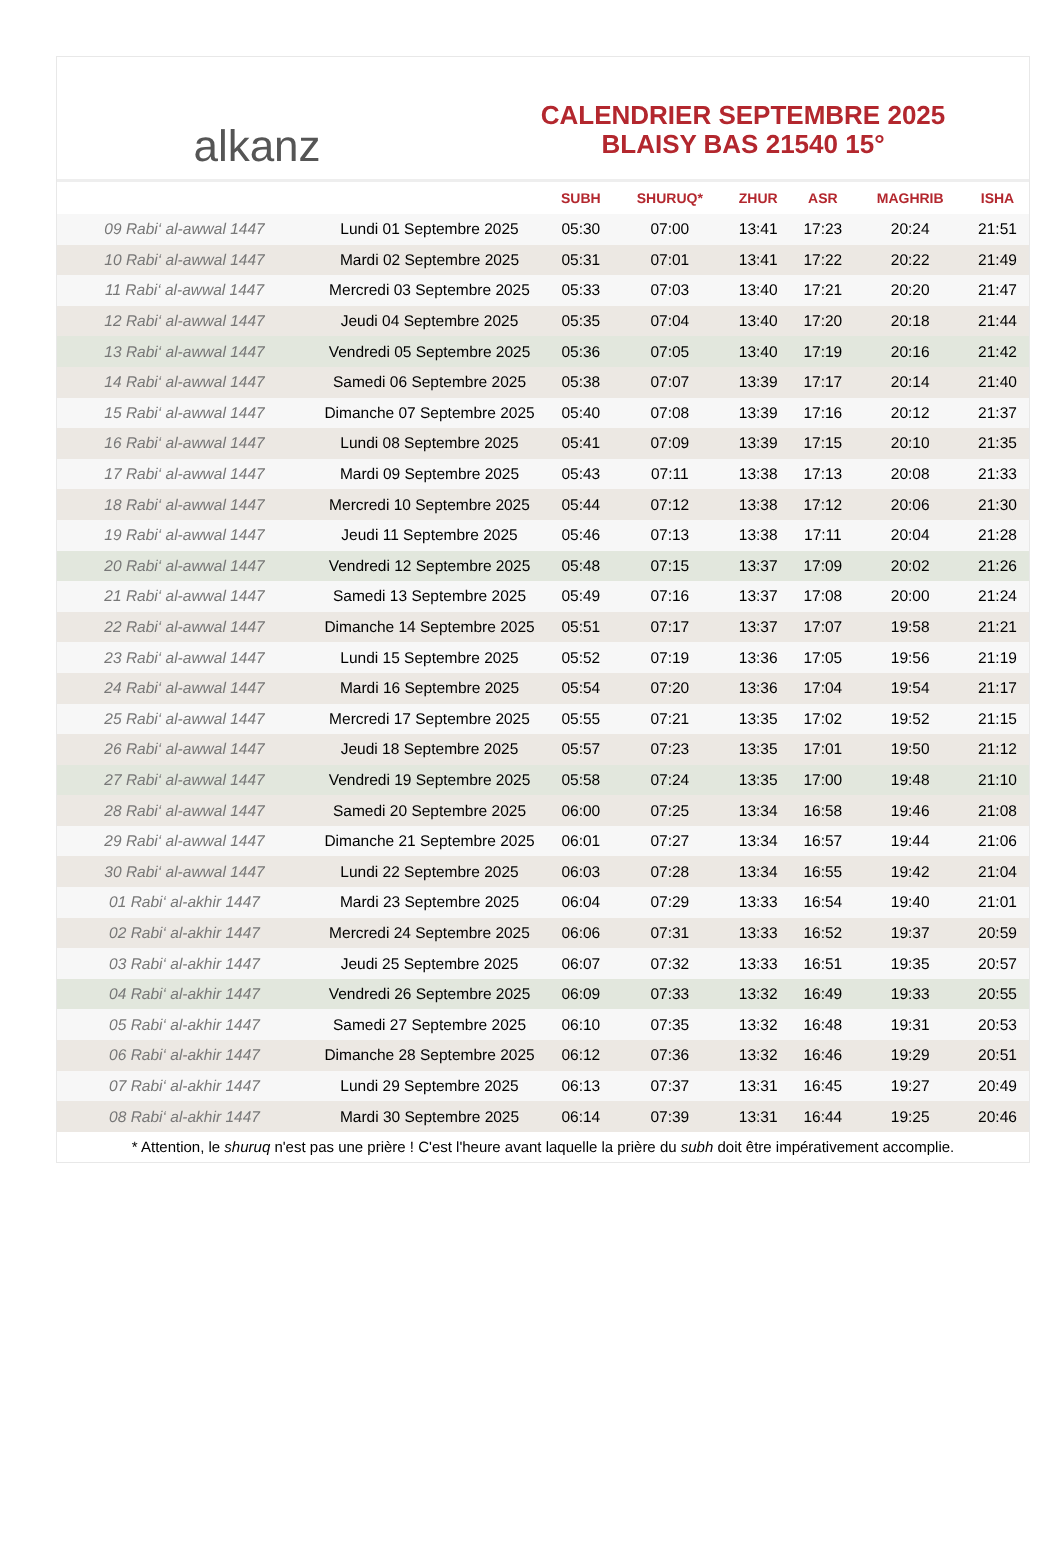alkanz
CALENDRIER SEPTEMBRE 2025
BLAISY BAS 21540 15°
| | | SUBH | SHURUQ* | ZHUR | ASR | MAGHRIB | ISHA |
| --- | --- | --- | --- | --- | --- | --- | --- |
| 09 Rabi‘ al-awwal 1447 | Lundi 01 Septembre 2025 | 05:30 | 07:00 | 13:41 | 17:23 | 20:24 | 21:51 |
| 10 Rabi‘ al-awwal 1447 | Mardi 02 Septembre 2025 | 05:31 | 07:01 | 13:41 | 17:22 | 20:22 | 21:49 |
| 11 Rabi‘ al-awwal 1447 | Mercredi 03 Septembre 2025 | 05:33 | 07:03 | 13:40 | 17:21 | 20:20 | 21:47 |
| 12 Rabi‘ al-awwal 1447 | Jeudi 04 Septembre 2025 | 05:35 | 07:04 | 13:40 | 17:20 | 20:18 | 21:44 |
| 13 Rabi‘ al-awwal 1447 | Vendredi 05 Septembre 2025 | 05:36 | 07:05 | 13:40 | 17:19 | 20:16 | 21:42 |
| 14 Rabi‘ al-awwal 1447 | Samedi 06 Septembre 2025 | 05:38 | 07:07 | 13:39 | 17:17 | 20:14 | 21:40 |
| 15 Rabi‘ al-awwal 1447 | Dimanche 07 Septembre 2025 | 05:40 | 07:08 | 13:39 | 17:16 | 20:12 | 21:37 |
| 16 Rabi‘ al-awwal 1447 | Lundi 08 Septembre 2025 | 05:41 | 07:09 | 13:39 | 17:15 | 20:10 | 21:35 |
| 17 Rabi‘ al-awwal 1447 | Mardi 09 Septembre 2025 | 05:43 | 07:11 | 13:38 | 17:13 | 20:08 | 21:33 |
| 18 Rabi‘ al-awwal 1447 | Mercredi 10 Septembre 2025 | 05:44 | 07:12 | 13:38 | 17:12 | 20:06 | 21:30 |
| 19 Rabi‘ al-awwal 1447 | Jeudi 11 Septembre 2025 | 05:46 | 07:13 | 13:38 | 17:11 | 20:04 | 21:28 |
| 20 Rabi‘ al-awwal 1447 | Vendredi 12 Septembre 2025 | 05:48 | 07:15 | 13:37 | 17:09 | 20:02 | 21:26 |
| 21 Rabi‘ al-awwal 1447 | Samedi 13 Septembre 2025 | 05:49 | 07:16 | 13:37 | 17:08 | 20:00 | 21:24 |
| 22 Rabi‘ al-awwal 1447 | Dimanche 14 Septembre 2025 | 05:51 | 07:17 | 13:37 | 17:07 | 19:58 | 21:21 |
| 23 Rabi‘ al-awwal 1447 | Lundi 15 Septembre 2025 | 05:52 | 07:19 | 13:36 | 17:05 | 19:56 | 21:19 |
| 24 Rabi‘ al-awwal 1447 | Mardi 16 Septembre 2025 | 05:54 | 07:20 | 13:36 | 17:04 | 19:54 | 21:17 |
| 25 Rabi‘ al-awwal 1447 | Mercredi 17 Septembre 2025 | 05:55 | 07:21 | 13:35 | 17:02 | 19:52 | 21:15 |
| 26 Rabi‘ al-awwal 1447 | Jeudi 18 Septembre 2025 | 05:57 | 07:23 | 13:35 | 17:01 | 19:50 | 21:12 |
| 27 Rabi‘ al-awwal 1447 | Vendredi 19 Septembre 2025 | 05:58 | 07:24 | 13:35 | 17:00 | 19:48 | 21:10 |
| 28 Rabi‘ al-awwal 1447 | Samedi 20 Septembre 2025 | 06:00 | 07:25 | 13:34 | 16:58 | 19:46 | 21:08 |
| 29 Rabi‘ al-awwal 1447 | Dimanche 21 Septembre 2025 | 06:01 | 07:27 | 13:34 | 16:57 | 19:44 | 21:06 |
| 30 Rabi‘ al-awwal 1447 | Lundi 22 Septembre 2025 | 06:03 | 07:28 | 13:34 | 16:55 | 19:42 | 21:04 |
| 01 Rabi‘ al-akhir 1447 | Mardi 23 Septembre 2025 | 06:04 | 07:29 | 13:33 | 16:54 | 19:40 | 21:01 |
| 02 Rabi‘ al-akhir 1447 | Mercredi 24 Septembre 2025 | 06:06 | 07:31 | 13:33 | 16:52 | 19:37 | 20:59 |
| 03 Rabi‘ al-akhir 1447 | Jeudi 25 Septembre 2025 | 06:07 | 07:32 | 13:33 | 16:51 | 19:35 | 20:57 |
| 04 Rabi‘ al-akhir 1447 | Vendredi 26 Septembre 2025 | 06:09 | 07:33 | 13:32 | 16:49 | 19:33 | 20:55 |
| 05 Rabi‘ al-akhir 1447 | Samedi 27 Septembre 2025 | 06:10 | 07:35 | 13:32 | 16:48 | 19:31 | 20:53 |
| 06 Rabi‘ al-akhir 1447 | Dimanche 28 Septembre 2025 | 06:12 | 07:36 | 13:32 | 16:46 | 19:29 | 20:51 |
| 07 Rabi‘ al-akhir 1447 | Lundi 29 Septembre 2025 | 06:13 | 07:37 | 13:31 | 16:45 | 19:27 | 20:49 |
| 08 Rabi‘ al-akhir 1447 | Mardi 30 Septembre 2025 | 06:14 | 07:39 | 13:31 | 16:44 | 19:25 | 20:46 |
* Attention, le shuruq n'est pas une prière ! C'est l'heure avant laquelle la prière du subh doit être impérativement accomplie.